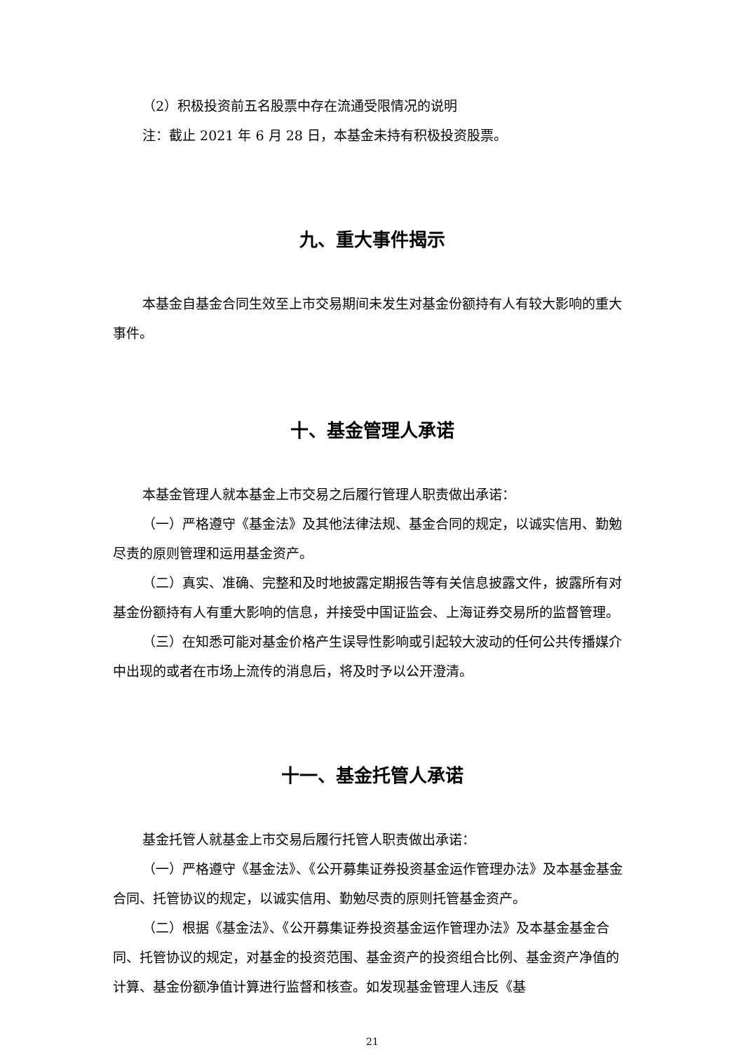（2）积极投资前五名股票中存在流通受限情况的说明
注：截止 2021 年 6 月 28 日，本基金未持有积极投资股票。
九、重大事件揭示
本基金自基金合同生效至上市交易期间未发生对基金份额持有人有较大影响的重大事件。
十、基金管理人承诺
本基金管理人就本基金上市交易之后履行管理人职责做出承诺：
（一）严格遵守《基金法》及其他法律法规、基金合同的规定，以诚实信用、勤勉尽责的原则管理和运用基金资产。
（二）真实、准确、完整和及时地披露定期报告等有关信息披露文件，披露所有对基金份额持有人有重大影响的信息，并接受中国证监会、上海证券交易所的监督管理。
（三）在知悉可能对基金价格产生误导性影响或引起较大波动的任何公共传播媒介中出现的或者在市场上流传的消息后，将及时予以公开澄清。
十一、基金托管人承诺
基金托管人就基金上市交易后履行托管人职责做出承诺：
（一）严格遵守《基金法》、《公开募集证券投资基金运作管理办法》及本基金基金合同、托管协议的规定，以诚实信用、勤勉尽责的原则托管基金资产。
（二）根据《基金法》、《公开募集证券投资基金运作管理办法》及本基金基金合同、托管协议的规定，对基金的投资范围、基金资产的投资组合比例、基金资产净值的计算、基金份额净值计算进行监督和核查。如发现基金管理人违反《基
21